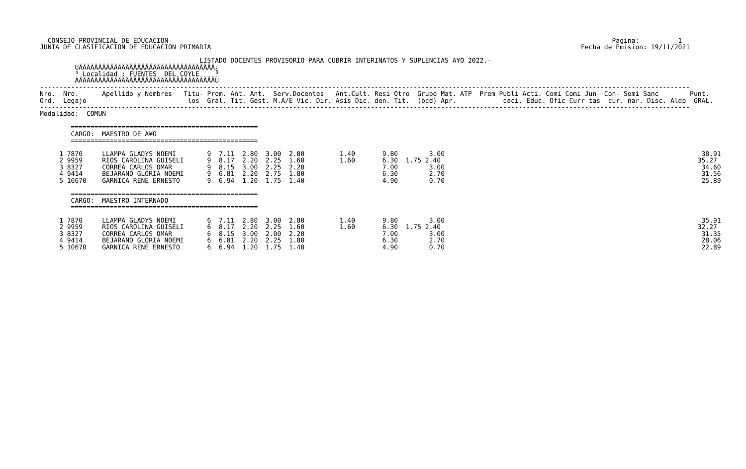CONSEJO PROVINCIAL DE EDUCACION                                                                                                                  Pagina:          1
JUNTA DE CLASIFICACION DE EDUCACION PRIMARIA                                                                                               Fecha de Emision: 19/11/2021

                                         LISTADO DOCENTES PROVISORIO PARA CUBRIR INTERINATOS Y SUPLENCIAS A¥O 2022.-
         ÚÄÄÄÄÄÄÄÄÄÄÄÄÄÄÄÄÄÄÄÄÄÄÄÄÄÄÄÄÄÄÄÄÄÄÄ¿
         ³ Localidad : FUENTES  DEL COYLE    ³
         ÀÄÄÄÄÄÄÄÄÄÄÄÄÄÄÄÄÄÄÄÄÄÄÄÄÄÄÄÄÄÄÄÄÄÄÄÙ
-----------------------------------------------------------------------------------------------------------------------------------------------------------------------
Nro.  Nro.      Apellido y Nombres   Titu- Prom. Ant. Ant.  Serv.Docentes   Ant.Cult. Resi Otro  Grupo Mat. ATP  Prem Publi Acti. Comi Comi Jun- Con- Semi Sanc        Punt.
Ord.  Legajo                          los  Gral. Tit. Gest. M.A/E Vic. Dir. Asis Dic. den. Tit.  (bcd) Apr.            caci. Educ. Ofic Curr tas  cur. nar. Disc. Aldp  GRAL.
-----------------------------------------------------------------------------------------------------------------------------------------------------------------------
Modalidad:  COMUN

        ================================================
        CARGO:  MAESTRO DE A¥O
        ================================================

     1 7870     LLAMPA GLADYS NOEMI        9  7.11  2.80  3.00  2.80         1.40       9.80        3.00                                                                  38.91
     2 9959     RIOS CAROLINA GUISELI      9  8.17  2.20  2.25  1.60         1.60       6.30  1.75 2.40                                                                  35.27
     3 8327     CORREA CARLOS OMAR         9  8.15  3.00  2.25  2.20                    7.00        3.00                                                                  34.60
     4 9414     BEJARANO GLORIA NOEMI      9  6.81  2.20  2.75  1.80                    6.30        2.70                                                                  31.56
     5 10670    GARNICA RENE ERNESTO       9  6.94  1.20  1.75  1.40                    4.90        0.70                                                                  25.89

        ================================================
        CARGO:  MAESTRO INTERNADO
        ================================================

     1 7870     LLAMPA GLADYS NOEMI        6  7.11  2.80  3.00  2.80         1.40       9.80        3.00                                                                  35.91
     2 9959     RIOS CAROLINA GUISELI      6  8.17  2.20  2.25  1.60         1.60       6.30  1.75 2.40                                                                  32.27
     3 8327     CORREA CARLOS OMAR         6  8.15  3.00  2.00  2.20                    7.00        3.00                                                                  31.35
     4 9414     BEJARANO GLORIA NOEMI      6  6.81  2.20  2.25  1.80                    6.30        2.70                                                                  28.06
     5 10670    GARNICA RENE ERNESTO       6  6.94  1.20  1.75  1.40                    4.90        0.70                                                                  22.89